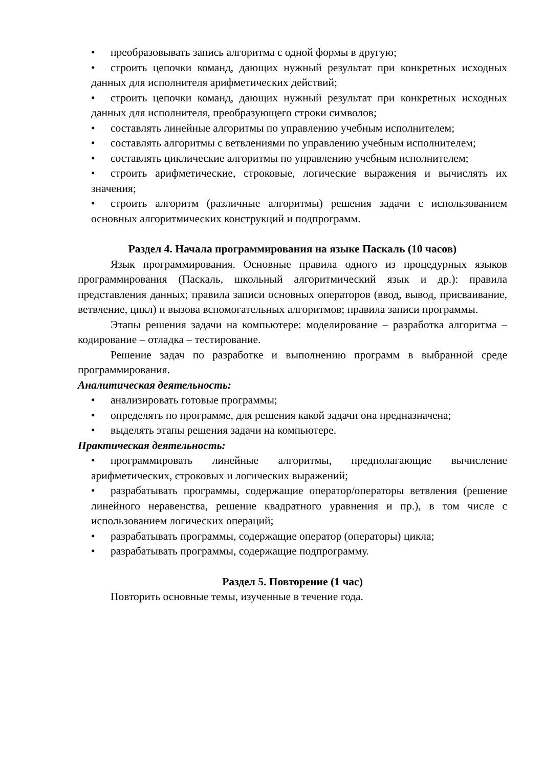• преобразовывать запись алгоритма с одной формы в другую;
• строить цепочки команд, дающих нужный результат при конкретных исходных данных для исполнителя арифметических действий;
• строить цепочки команд, дающих нужный результат при конкретных исходных данных для исполнителя, преобразующего строки символов;
• составлять линейные алгоритмы по управлению учебным исполнителем;
• составлять алгоритмы с ветвлениями по управлению учебным исполнителем;
• составлять циклические алгоритмы по управлению учебным исполнителем;
• строить арифметические, строковые, логические выражения и вычислять их значения;
• строить алгоритм (различные алгоритмы) решения задачи с использованием основных алгоритмических конструкций и подпрограмм.
Раздел 4. Начала программирования на языке Паскаль (10 часов)
Язык программирования. Основные правила одного из процедурных языков программирования (Паскаль, школьный алгоритмический язык и др.): правила представления данных; правила записи основных операторов (ввод, вывод, присваивание, ветвление, цикл) и вызова вспомогательных алгоритмов; правила записи программы.
Этапы решения задачи на компьютере: моделирование – разработка алгоритма – кодирование – отладка – тестирование.
Решение задач по разработке и выполнению программ в выбранной среде программирования.
Аналитическая деятельность:
• анализировать готовые программы;
• определять по программе, для решения какой задачи она предназначена;
• выделять этапы решения задачи на компьютере.
Практическая деятельность:
• программировать линейные алгоритмы, предполагающие вычисление арифметических, строковых и логических выражений;
• разрабатывать программы, содержащие оператор/операторы ветвления (решение линейного неравенства, решение квадратного уравнения и пр.), в том числе с использованием логических операций;
• разрабатывать программы, содержащие оператор (операторы) цикла;
• разрабатывать программы, содержащие подпрограмму.
Раздел 5. Повторение (1 час)
Повторить основные темы, изученные в течение года.